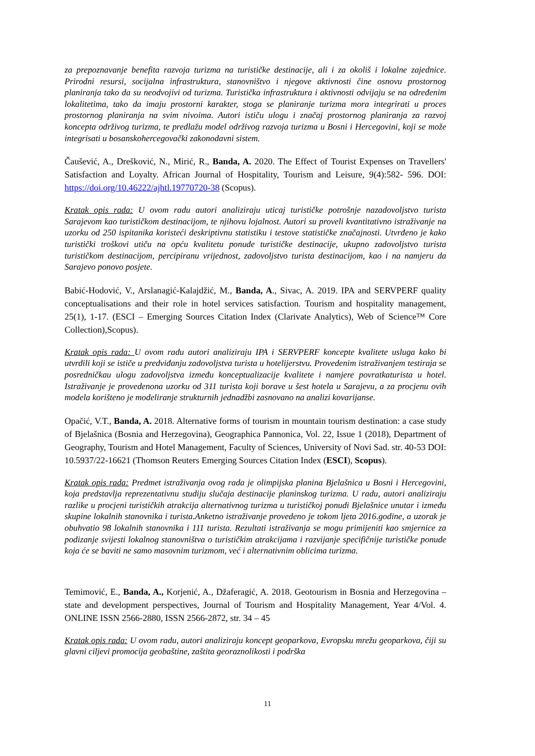za prepoznavanje benefita razvoja turizma na turističke destinacije, ali i za okoliš i lokalne zajednice. Prirodni resursi, socijalna infrastruktura, stanovništvo i njegove aktivnosti čine osnovu prostornog planiranja tako da su neodvojivi od turizma. Turistička infrastruktura i aktivnosti odvijaju se na određenim lokalitetima, tako da imaju prostorni karakter, stoga se planiranje turizma mora integrirati u proces prostornog planiranja na svim nivoima. Autori ističu ulogu i značaj prostornog planiranja za razvoj koncepta održivog turizma, te predlažu model održivog razvoja turizma u Bosni i Hercegovini, koji se može integrisati u bosanskohercegovački zakonodavni sistem.
Čaušević, A., Drešković, N., Mirić, R., Banda, A. 2020. The Effect of Tourist Expenses on Travellers' Satisfaction and Loyalty. African Journal of Hospitality, Tourism and Leisure, 9(4):582- 596. DOI: https://doi.org/10.46222/ajhtl.19770720-38 (Scopus).
Kratak opis rada: U ovom radu autori analiziraju uticaj turističke potrošnje nazadovoljstvo turista Sarajevom kao turističkom destinacijom, te njihovu lojalnost. Autori su proveli kvantitativno istraživanje na uzorku od 250 ispitanika koristeći deskriptivnu statistiku i testove statističke značajnosti. Utvrđeno je kako turistički troškovi utiču na opću kvalitetu ponude turističke destinacije, ukupno zadovoljstvo turista turističkom destinacijom, percipiranu vrijednost, zadovoljstvo turista destinacijom, kao i na namjeru da Sarajevo ponovo posjete.
Babić-Hodović, V., Arslanagić-Kalajdžić, M., Banda, A., Sivac, A. 2019. IPA and SERVPERF quality conceptualisations and their role in hotel services satisfaction. Tourism and hospitality management, 25(1), 1-17. (ESCI – Emerging Sources Citation Index (Clarivate Analytics), Web of Science™ Core Collection),Scopus).
Kratak opis rada: U ovom radu autori analiziraju IPA i SERVPERF koncepte kvalitete usluga kako bi utvrdili koji se ističe u predviđanju zadovoljstva turista u hotelijerstvu. Provedenim istraživanjem testiraja se posredničkau ulogu zadovoljstva između konceptualizacije kvalitete i namjere povratkaturista u hotel. Istraživanje je provedenona uzorku od 311 turista koji borave u šest hotela u Sarajevu, a za procjenu ovih modela korišteno je modeliranje strukturnih jednadžbi zasnovano na analizi kovarijanse.
Opačić, V.T., Banda, A. 2018. Alternative forms of tourism in mountain tourism destination: a case study of Bjelašnica (Bosnia and Herzegovina), Geographica Pannonica, Vol. 22, Issue 1 (2018), Department of Geography, Tourism and Hotel Management, Faculty of Sciences, University of Novi Sad. str. 40-53 DOI: 10.5937/22-16621 (Thomson Reuters Emerging Sources Citation Index (ESCI), Scopus).
Kratak opis rada: Predmet istraživanja ovog rada je olimpijska planina Bjelašnica u Bosni i Hercegovini, koja predstavlja reprezentativnu studiju slučaja destinacije planinskog turizma. U radu, autori analiziraju razlike u procjeni turističkih atrakcija alternativnog turizma u turističkoj ponudi Bjelašnice unutar i između skupine lokalnih stanovnika i turista.Anketno istraživanje provedeno je tokom ljeta 2016.godine, a uzorak je obuhvatio 98 lokalnih stanovnika i 111 turista. Rezultati istraživanja se mogu primijeniti kao smjernice za podizanje svijesti lokalnog stanovništva o turističkim atrakcijama i razvijanje specifičnije turističke ponude koja će se baviti ne samo masovnim turizmom, već i alternativnim oblicima turizma.
Temimović, E., Banda, A., Korjenić, A., Džaferagić, A. 2018. Geotourism in Bosnia and Herzegovina – state and development perspectives, Journal of Tourism and Hospitality Management, Year 4/Vol. 4. ONLINE ISSN 2566-2880, ISSN 2566-2872, str. 34 – 45
Kratak opis rada: U ovom radu, autori analiziraju koncept geoparkova, Evropsku mrežu geoparkova, čiji su glavni ciljevi promocija geobaštine, zaštita georaznolikosti i podrška
11